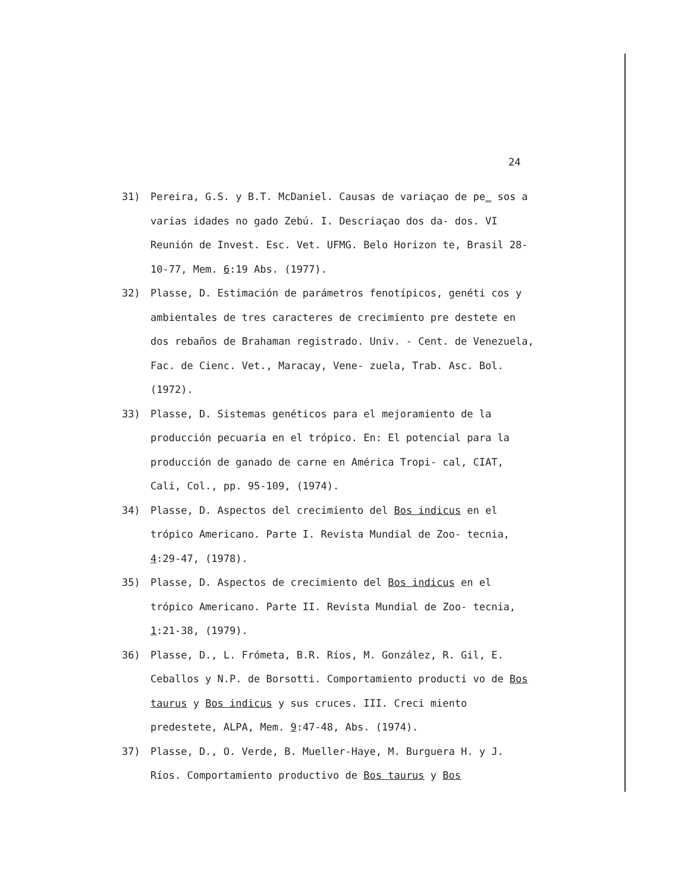24
31) Pereira, G.S. y B.T. McDaniel. Causas de variaçao de pe_ sos a varias idades no gado Zebú. I. Descriaçao dos da- dos. VI Reunión de Invest. Esc. Vet. UFMG. Belo Horizon te, Brasil 28-10-77, Mem. 6:19 Abs. (1977).
32) Plasse, D. Estimación de parámetros fenotípicos, genéti cos y ambientales de tres caracteres de crecimiento pre destete en dos rebaños de Brahaman registrado. Univ. - Cent. de Venezuela, Fac. de Cienc. Vet., Maracay, Vene- zuela, Trab. Asc. Bol. (1972).
33) Plasse, D. Sistemas genéticos para el mejoramiento de la producción pecuaria en el trópico. En: El potencial para la producción de ganado de carne en América Tropi- cal, CIAT, Cali, Col., pp. 95-109, (1974).
34) Plasse, D. Aspectos del crecimiento del Bos indicus en el trópico Americano. Parte I. Revista Mundial de Zoo- tecnia, 4:29-47, (1978).
35) Plasse, D. Aspectos de crecimiento del Bos indicus en el trópico Americano. Parte II. Revista Mundial de Zoo- tecnia, 1:21-38, (1979).
36) Plasse, D., L. Frómeta, B.R. Ríos, M. González, R. Gil, E. Ceballos y N.P. de Borsotti. Comportamiento producti vo de Bos taurus y Bos indicus y sus cruces. III. Creci miento predestete, ALPA, Mem. 9:47-48, Abs. (1974).
37) Plasse, D., O. Verde, B. Mueller-Haye, M. Burguera H. y J. Ríos. Comportamiento productivo de Bos taurus y Bos